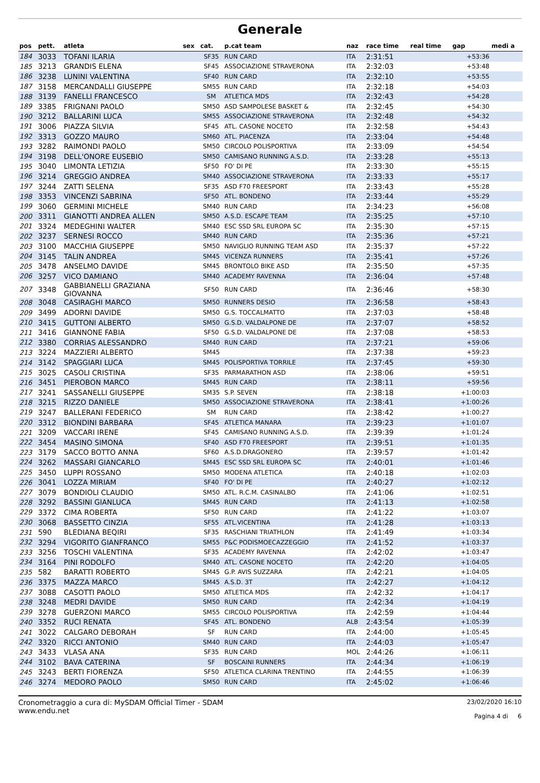Generale
| pos | pett. | atleta | sex | cat. | p.cat team | naz | race time | real time | gap | medi a |
| --- | --- | --- | --- | --- | --- | --- | --- | --- | --- | --- |
| 184 | 3033 | TOFANI ILARIA | | SF35 | RUN CARD | ITA | 2:31:51 | | +53:36 | |
| 185 | 3213 | GRANDIS ELENA | | SF45 | ASSOCIAZIONE STRAVERONA | ITA | 2:32:03 | | +53:48 | |
| 186 | 3238 | LUNINI VALENTINA | | SF40 | RUN CARD | ITA | 2:32:10 | | +53:55 | |
| 187 | 3158 | MERCANDALLI GIUSEPPE | | SM55 | RUN CARD | ITA | 2:32:18 | | +54:03 | |
| 188 | 3139 | FANELLI FRANCESCO | | SM | ATLETICA MDS | ITA | 2:32:43 | | +54:28 | |
| 189 | 3385 | FRIGNANI PAOLO | | SM50 | ASD SAMPOLESE BASKET & | ITA | 2:32:45 | | +54:30 | |
| 190 | 3212 | BALLARINI LUCA | | SM55 | ASSOCIAZIONE STRAVERONA | ITA | 2:32:48 | | +54:32 | |
| 191 | 3006 | PIAZZA SILVIA | | SF45 | ATL. CASONE NOCETO | ITA | 2:32:58 | | +54:43 | |
| 192 | 3313 | GOZZO MAURO | | SM60 | ATL. PIACENZA | ITA | 2:33:04 | | +54:48 | |
| 193 | 3282 | RAIMONDI PAOLO | | SM50 | CIRCOLO POLISPORTIVA | ITA | 2:33:09 | | +54:54 | |
| 194 | 3198 | DELL'ONORE EUSEBIO | | SM50 | CAMISANO RUNNING A.S.D. | ITA | 2:33:28 | | +55:13 | |
| 195 | 3040 | LIMONTA LETIZIA | | SF50 | FO' DI PE | ITA | 2:33:30 | | +55:15 | |
| 196 | 3214 | GREGGIO ANDREA | | SM40 | ASSOCIAZIONE STRAVERONA | ITA | 2:33:33 | | +55:17 | |
| 197 | 3244 | ZATTI SELENA | | SF35 | ASD F70 FREESPORT | ITA | 2:33:43 | | +55:28 | |
| 198 | 3353 | VINCENZI SABRINA | | SF50 | ATL. BONDENO | ITA | 2:33:44 | | +55:29 | |
| 199 | 3060 | GERMINI MICHELE | | SM40 | RUN CARD | ITA | 2:34:23 | | +56:08 | |
| 200 | 3311 | GIANOTTI ANDREA ALLEN | | SM50 | A.S.D. ESCAPE TEAM | ITA | 2:35:25 | | +57:10 | |
| 201 | 3324 | MEDEGHINI WALTER | | SM40 | ESC SSD SRL EUROPA SC | ITA | 2:35:30 | | +57:15 | |
| 202 | 3237 | SERNESI ROCCO | | SM40 | RUN CARD | ITA | 2:35:36 | | +57:21 | |
| 203 | 3100 | MACCHIA GIUSEPPE | | SM50 | NAVIGLIO RUNNING TEAM ASD | ITA | 2:35:37 | | +57:22 | |
| 204 | 3145 | TALIN ANDREA | | SM45 | VICENZA RUNNERS | ITA | 2:35:41 | | +57:26 | |
| 205 | 3478 | ANSELMO DAVIDE | | SM45 | BRONTOLO BIKE ASD | ITA | 2:35:50 | | +57:35 | |
| 206 | 3257 | VICO DAMIANO | | SM40 | ACADEMY RAVENNA | ITA | 2:36:04 | | +57:48 | |
| 207 | 3348 | GABBIANELLI GRAZIANA GIOVANNA | | SF50 | RUN CARD | ITA | 2:36:46 | | +58:30 | |
| 208 | 3048 | CASIRAGHI MARCO | | SM50 | RUNNERS DESIO | ITA | 2:36:58 | | +58:43 | |
| 209 | 3499 | ADORNI DAVIDE | | SM50 | G.S. TOCCALMATTO | ITA | 2:37:03 | | +58:48 | |
| 210 | 3415 | GUTTONI ALBERTO | | SM50 | G.S.D. VALDALPONE DE | ITA | 2:37:07 | | +58:52 | |
| 211 | 3416 | GIANNONE FABIA | | SF50 | G.S.D. VALDALPONE DE | ITA | 2:37:08 | | +58:53 | |
| 212 | 3380 | CORRIAS ALESSANDRO | | SM40 | RUN CARD | ITA | 2:37:21 | | +59:06 | |
| 213 | 3224 | MAZZIERI ALBERTO | | SM45 | | ITA | 2:37:38 | | +59:23 | |
| 214 | 3142 | SPAGGIARI LUCA | | SM45 | POLISPORTIVA TORRILE | ITA | 2:37:45 | | +59:30 | |
| 215 | 3025 | CASOLI CRISTINA | | SF35 | PARMARATHON ASD | ITA | 2:38:06 | | +59:51 | |
| 216 | 3451 | PIEROBON MARCO | | SM45 | RUN CARD | ITA | 2:38:11 | | +59:56 | |
| 217 | 3241 | SASSANELLI GIUSEPPE | | SM35 | S.P. SEVEN | ITA | 2:38:18 | | +1:00:03 | |
| 218 | 3215 | RIZZO DANIELE | | SM50 | ASSOCIAZIONE STRAVERONA | ITA | 2:38:41 | | +1:00:26 | |
| 219 | 3247 | BALLERANI FEDERICO | | SM | RUN CARD | ITA | 2:38:42 | | +1:00:27 | |
| 220 | 3312 | BIONDINI BARBARA | | SF45 | ATLETICA MANARA | ITA | 2:39:23 | | +1:01:07 | |
| 221 | 3209 | VACCARI IRENE | | SF45 | CAMISANO RUNNING A.S.D. | ITA | 2:39:39 | | +1:01:24 | |
| 222 | 3454 | MASINO SIMONA | | SF40 | ASD F70 FREESPORT | ITA | 2:39:51 | | +1:01:35 | |
| 223 | 3179 | SACCO BOTTO ANNA | | SF60 | A.S.D.DRAGONERO | ITA | 2:39:57 | | +1:01:42 | |
| 224 | 3262 | MASSARI GIANCARLO | | SM45 | ESC SSD SRL EUROPA SC | ITA | 2:40:01 | | +1:01:46 | |
| 225 | 3450 | LUPPI ROSSANO | | SM50 | MODENA ATLETICA | ITA | 2:40:18 | | +1:02:03 | |
| 226 | 3041 | LOZZA MIRIAM | | SF40 | FO' DI PE | ITA | 2:40:27 | | +1:02:12 | |
| 227 | 3079 | BONDIOLI CLAUDIO | | SM50 | ATL. R.C.M. CASINALBO | ITA | 2:41:06 | | +1:02:51 | |
| 228 | 3292 | BASSINI GIANLUCA | | SM45 | RUN CARD | ITA | 2:41:13 | | +1:02:58 | |
| 229 | 3372 | CIMA ROBERTA | | SF50 | RUN CARD | ITA | 2:41:22 | | +1:03:07 | |
| 230 | 3068 | BASSETTO CINZIA | | SF55 | ATL.VICENTINA | ITA | 2:41:28 | | +1:03:13 | |
| 231 | 590 | BLEDIANA BEQIRI | | SF35 | RASCHIANI TRIATHLON | ITA | 2:41:49 | | +1:03:34 | |
| 232 | 3294 | VIGORITO GIANFRANCO | | SM55 | P&C PODISMOECAZZEGGIO | ITA | 2:41:52 | | +1:03:37 | |
| 233 | 3256 | TOSCHI VALENTINA | | SF35 | ACADEMY RAVENNA | ITA | 2:42:02 | | +1:03:47 | |
| 234 | 3164 | PINI RODOLFO | | SM40 | ATL. CASONE NOCETO | ITA | 2:42:20 | | +1:04:05 | |
| 235 | 582 | BARATTI ROBERTO | | SM45 | G.P. AVIS SUZZARA | ITA | 2:42:21 | | +1:04:05 | |
| 236 | 3375 | MAZZA MARCO | | SM45 | A.S.D. 3T | ITA | 2:42:27 | | +1:04:12 | |
| 237 | 3088 | CASOTTI PAOLO | | SM50 | ATLETICA MDS | ITA | 2:42:32 | | +1:04:17 | |
| 238 | 3248 | MEDRI DAVIDE | | SM50 | RUN CARD | ITA | 2:42:34 | | +1:04:19 | |
| 239 | 3278 | GUERZONI MARCO | | SM55 | CIRCOLO POLISPORTIVA | ITA | 2:42:59 | | +1:04:44 | |
| 240 | 3352 | RUCI RENATA | | SF45 | ATL. BONDENO | ALB | 2:43:54 | | +1:05:39 | |
| 241 | 3022 | CALGARO DEBORAH | | SF | RUN CARD | ITA | 2:44:00 | | +1:05:45 | |
| 242 | 3320 | RICCI ANTONIO | | SM40 | RUN CARD | ITA | 2:44:03 | | +1:05:47 | |
| 243 | 3433 | VLASA ANA | | SF35 | RUN CARD | MOL | 2:44:26 | | +1:06:11 | |
| 244 | 3102 | BAVA CATERINA | | SF | BOSCAINI RUNNERS | ITA | 2:44:34 | | +1:06:19 | |
| 245 | 3243 | BERTI FIORENZA | | SF50 | ATLETICA CLARINA TRENTINO | ITA | 2:44:55 | | +1:06:39 | |
| 246 | 3274 | MEDORO PAOLO | | SM50 | RUN CARD | ITA | 2:45:02 | | +1:06:46 | |
Cronometraggio a cura di: MySDAM Official Timer - SDAM
www.endu.net
23/02/2020 16:10
Pagina 4 di 6